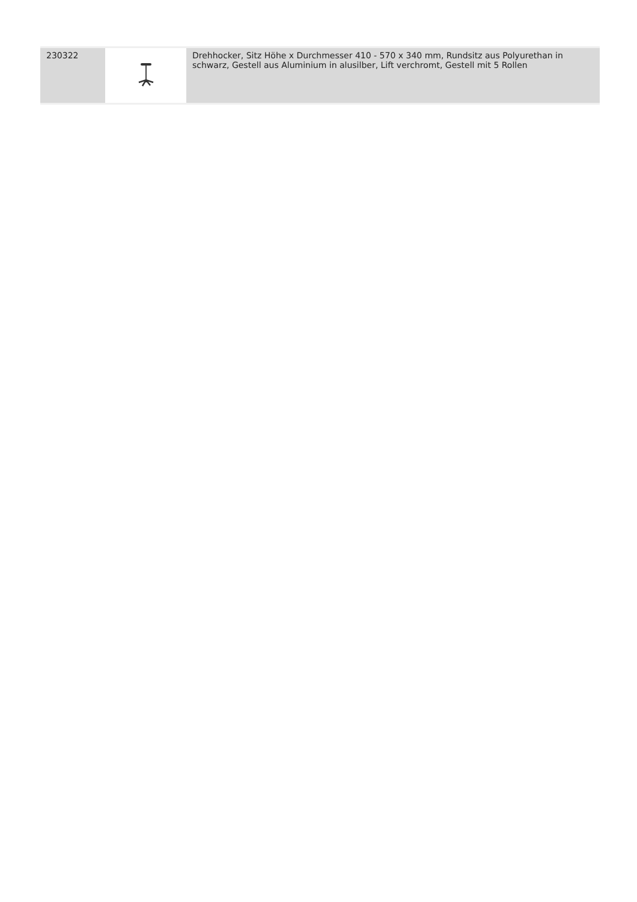| 230322 | | Drehhocker, Sitz Höhe x Durchmesser 410 - 570 x 340 mm, Rundsitz aus Polyurethan in schwarz, Gestell aus Aluminium in alusilber, Lift verchromt, Gestell mit 5 Rollen |